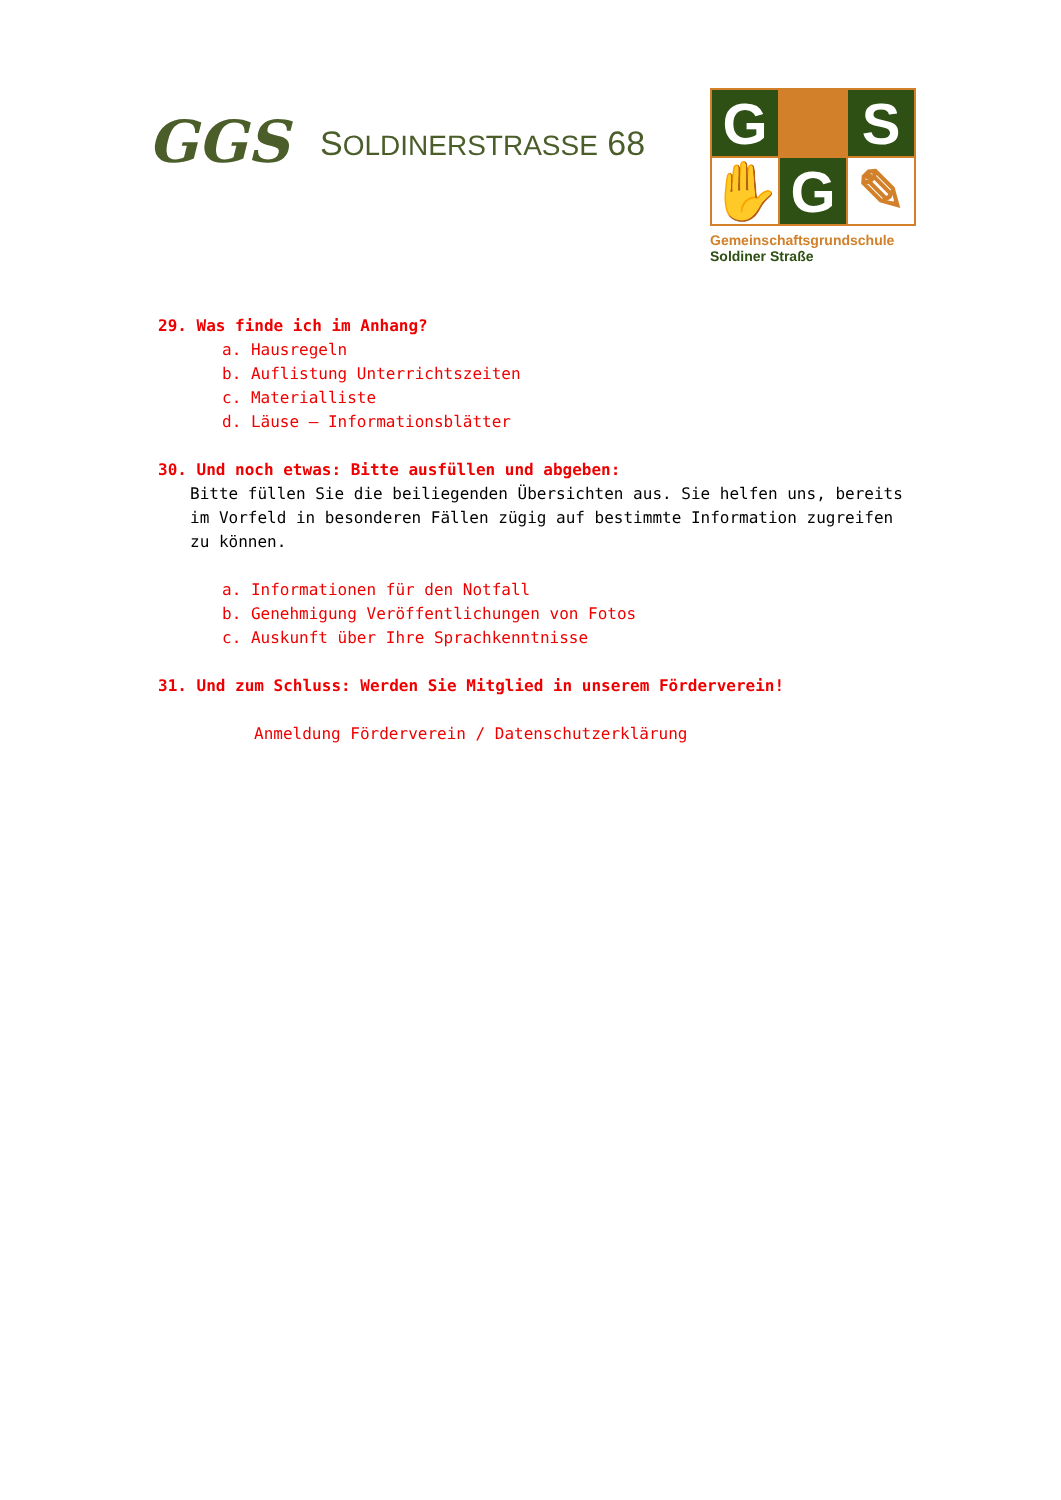GGS
SOLDINERSTRASSE 68
G
S
✋
G
✎
Gemeinschaftsgrundschule
Soldiner Straße
29. Was finde ich im Anhang?
a. Hausregeln
b. Auflistung Unterrichtszeiten
c. Materialliste
d. Läuse – Informationsblätter
30. Und noch etwas: Bitte ausfüllen und abgeben:
Bitte füllen Sie die beiliegenden Übersichten aus. Sie helfen uns, bereits im Vorfeld in besonderen Fällen zügig auf bestimmte Information zugreifen zu können.
a. Informationen für den Notfall
b. Genehmigung Veröffentlichungen von Fotos
c. Auskunft über Ihre Sprachkenntnisse
31. Und zum Schluss: Werden Sie Mitglied in unserem Förderverein!
Anmeldung Förderverein / Datenschutzerklärung